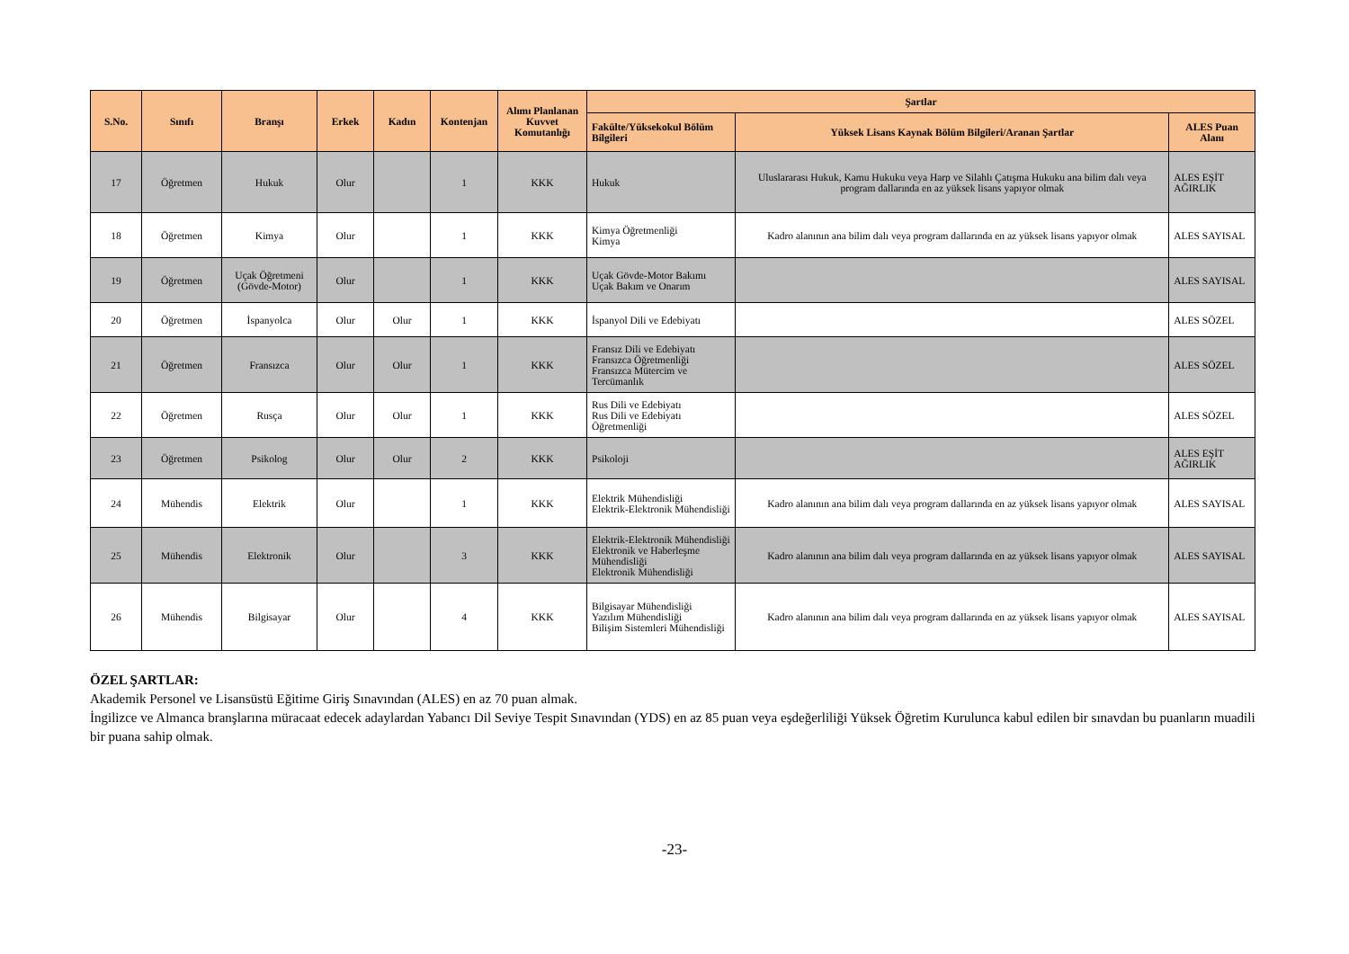| S.No. | Sınıfı | Branşı | Erkek | Kadın | Kontenjan | Alımı Planlanan Kuvvet Komutanlığı | Şartlar | | |
| --- | --- | --- | --- | --- | --- | --- | --- | --- | --- |
| | | | | | | | Fakülte/Yüksekokul Bölüm Bilgileri | Yüksek Lisans Kaynak Bölüm Bilgileri/Aranan Şartlar | ALES Puan Alanı |
| 17 | Öğretmen | Hukuk | Olur | | 1 | KKK | Hukuk | Uluslararası Hukuk, Kamu Hukuku veya Harp ve Silahlı Çatışma Hukuku ana bilim dalı veya program dallarında en az yüksek lisans yapıyor olmak | ALES EŞİT AĞIRLIK |
| 18 | Öğretmen | Kimya | Olur | | 1 | KKK | Kimya Öğretmenliği Kimya | Kadro alanının ana bilim dalı veya program dallarında en az yüksek lisans yapıyor olmak | ALES SAYISAL |
| 19 | Öğretmen | Uçak Öğretmeni (Gövde-Motor) | Olur | | 1 | KKK | Uçak Gövde-Motor Bakımı Uçak Bakım ve Onarım | | ALES SAYISAL |
| 20 | Öğretmen | İspanyolca | Olur | Olur | 1 | KKK | İspanyol Dili ve Edebiyatı | | ALES SÖZEL |
| 21 | Öğretmen | Fransızca | Olur | Olur | 1 | KKK | Fransız Dili ve Edebiyatı Fransızca Öğretmenliği Fransızca Mütercim ve Tercümanlık | | ALES SÖZEL |
| 22 | Öğretmen | Rusça | Olur | Olur | 1 | KKK | Rus Dili ve Edebiyatı Rus Dili ve Edebiyatı Öğretmenliği | | ALES SÖZEL |
| 23 | Öğretmen | Psikolog | Olur | Olur | 2 | KKK | Psikoloji | | ALES EŞİT AĞIRLIK |
| 24 | Mühendis | Elektrik | Olur | | 1 | KKK | Elektrik Mühendisliği Elektrik-Elektronik Mühendisliği | Kadro alanının ana bilim dalı veya program dallarında en az yüksek lisans yapıyor olmak | ALES SAYISAL |
| 25 | Mühendis | Elektronik | Olur | | 3 | KKK | Elektrik-Elektronik Mühendisliği Elektronik ve Haberleşme Mühendisliği Elektronik Mühendisliği | Kadro alanının ana bilim dalı veya program dallarında en az yüksek lisans yapıyor olmak | ALES SAYISAL |
| 26 | Mühendis | Bilgisayar | Olur | | 4 | KKK | Bilgisayar Mühendisliği Yazılım Mühendisliği Bilişim Sistemleri Mühendisliği | Kadro alanının ana bilim dalı veya program dallarında en az yüksek lisans yapıyor olmak | ALES SAYISAL |
ÖZEL ŞARTLAR:
Akademik Personel ve Lisansüstü Eğitime Giriş Sınavından (ALES) en az 70 puan almak.
İngilizce ve Almanca branşlarına müracaat edecek adaylardan Yabancı Dil Seviye Tespit Sınavından (YDS) en az 85 puan veya eşdeğerliliği Yüksek Öğretim Kurulunca kabul edilen bir sınavdan bu puanların muadili bir puana sahip olmak.
-23-